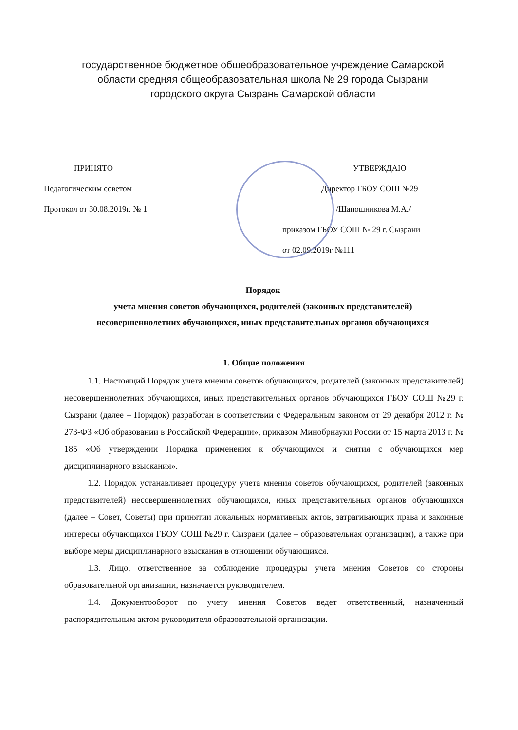государственное бюджетное общеобразовательное учреждение Самарской области средняя общеобразовательная школа № 29 города Сызрани
городского округа Сызрань Самарской области
ПРИНЯТО
Педагогическим советом
Протокол от 30.08.2019г. № 1
УТВЕРЖДАЮ
Директор ГБОУ СОШ №29
/Шапошникова М.А./
приказом ГБОУ СОШ № 29 г. Сызрани
от 02.09.2019г №111
Порядок
учета мнения советов обучающихся, родителей (законных представителей)
несовершеннолетних обучающихся, иных представительных органов обучающихся
1. Общие положения
1.1. Настоящий Порядок учета мнения советов обучающихся, родителей (законных представителей) несовершеннолетних обучающихся, иных представительных органов обучающихся ГБОУ СОШ №29 г. Сызрани (далее – Порядок) разработан в соответствии с Федеральным законом от 29 декабря 2012 г. № 273-ФЗ «Об образовании в Российской Федерации», приказом Минобрнауки России от 15 марта 2013 г. № 185 «Об утверждении Порядка применения к обучающимся и снятия с обучающихся мер дисциплинарного взыскания».
1.2. Порядок устанавливает процедуру учета мнения советов обучающихся, родителей (законных представителей) несовершеннолетних обучающихся, иных представительных органов обучающихся (далее – Совет, Советы) при принятии локальных нормативных актов, затрагивающих права и законные интересы обучающихся ГБОУ СОШ №29 г. Сызрани (далее – образовательная организация), а также при выборе меры дисциплинарного взыскания в отношении обучающихся.
1.3. Лицо, ответственное за соблюдение процедуры учета мнения Советов со стороны образовательной организации, назначается руководителем.
1.4. Документооборот по учету мнения Советов ведет ответственный, назначенный распорядительным актом руководителя образовательной организации.